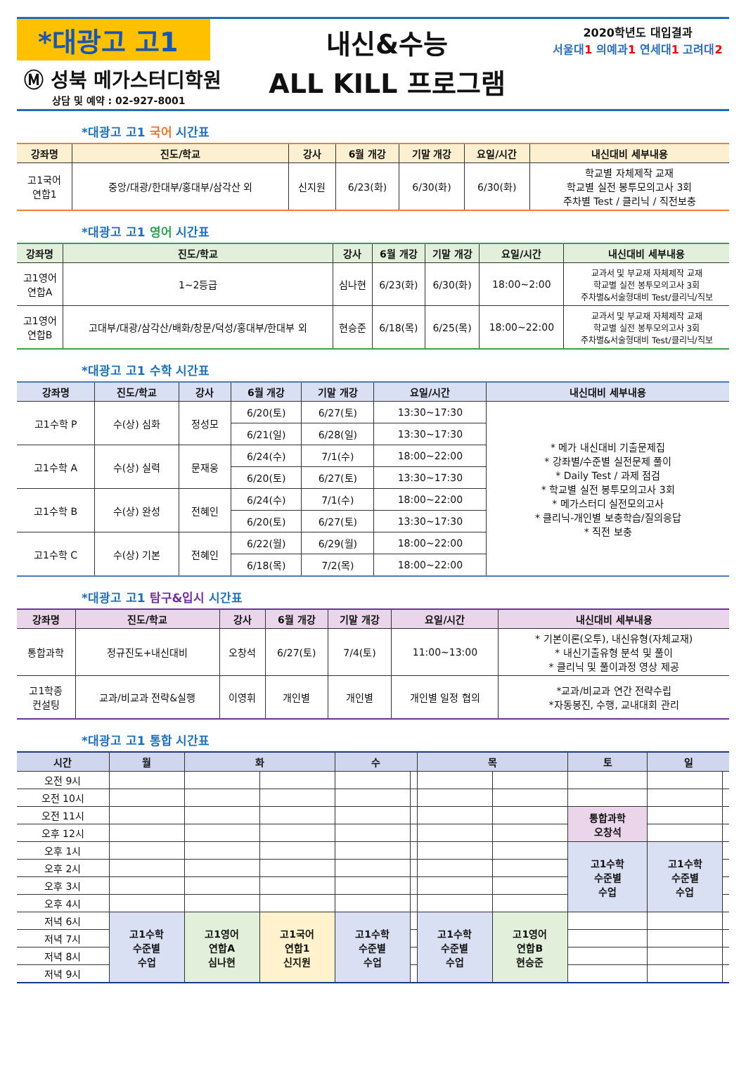*대광고 고1
Ⓜ 성북 메가스터디학원
상담 및 예약 : 02-927-8001
내신&수능
ALL KILL 프로그램
2020학년도 대입결과
서울대1 의예과1 연세대1 고려대2
*대광고 고1 국어 시간표
| 강좌명 | 진도/학교 | 강사 | 6월 개강 | 기말 개강 | 요일/시간 | 내신대비 세부내용 |
| --- | --- | --- | --- | --- | --- | --- |
| 고1국어 연합1 | 중앙/대광/한대부/홍대부/삼각산 외 | 신지원 | 6/23(화) | 6/30(화) | 6/30(화) | 학교별 자체제작 교재 학교별 실전 봉투모의고사 3회 주차별 Test / 클리닉 / 직전보충 |
*대광고 고1 영어 시간표
| 강좌명 | 진도/학교 | 강사 | 6월 개강 | 기말 개강 | 요일/시간 | 내신대비 세부내용 |
| --- | --- | --- | --- | --- | --- | --- |
| 고1영어 연합A | 1~2등급 | 심나현 | 6/23(화) | 6/30(화) | 18:00~2:00 | 교과서 및 부교재 자체제작 교재 학교별 실전 봉투모의고사 3회 주차별&서술형대비 Test/클리닉/직보 |
| 고1영어 연합B | 고대부/대광/삼각산/배화/창문/덕성/홍대부/한대부 외 | 현승준 | 6/18(목) | 6/25(목) | 18:00~22:00 | 교과서 및 부교재 자체제작 교재 학교별 실전 봉투모의고사 3회 주차별&서술형대비 Test/클리닉/직보 |
*대광고 고1 수학 시간표
| 강좌명 | 진도/학교 | 강사 | 6월 개강 | 기말 개강 | 요일/시간 | 내신대비 세부내용 |
| --- | --- | --- | --- | --- | --- | --- |
| 고1수학 P | 수(상) 심화 | 정성모 | 6/20(토) | 6/27(토) | 13:30~17:30 | * 메가 내신대비 기출문제집 * 강좌별/수준별 실전문제 풀이 * Daily Test / 과제 점검 * 학교별 실전 봉투모의고사 3회 * 메가스터디 실전모의고사 * 클리닉-개인별 보충학습/질의응답 * 직전 보충 |
| | | | 6/21(일) | 6/28(일) | 13:30~17:30 | |
| 고1수학 A | 수(상) 실력 | 문재웅 | 6/24(수) | 7/1(수) | 18:00~22:00 | |
| | | | 6/20(토) | 6/27(토) | 13:30~17:30 | |
| 고1수학 B | 수(상) 완성 | 전혜인 | 6/24(수) | 7/1(수) | 18:00~22:00 | |
| | | | 6/20(토) | 6/27(토) | 13:30~17:30 | |
| 고1수학 C | 수(상) 기본 | 전혜인 | 6/22(월) | 6/29(월) | 18:00~22:00 | |
| | | | 6/18(목) | 7/2(목) | 18:00~22:00 | |
*대광고 고1 탐구&입시 시간표
| 강좌명 | 진도/학교 | 강사 | 6월 개강 | 기말 개강 | 요일/시간 | 내신대비 세부내용 |
| --- | --- | --- | --- | --- | --- | --- |
| 통합과학 | 정규진도+내신대비 | 오창석 | 6/27(토) | 7/4(토) | 11:00~13:00 | * 기본이론(오투), 내신유형(자체교재) * 내신기출유형 분석 및 풀이 * 클리닉 및 풀이과정 영상 제공 |
| 고1학종 컨설팅 | 교과/비교과 전략&실행 | 이영휘 | 개인별 | 개인별 | 개인별 일정 협의 | *교과/비교과 연간 전략수립 *자동봉진, 수행, 교내대회 관리 |
*대광고 고1 통합 시간표
| 시간 | 월 | 화 | | 수 | | 목 | | 토 | 일 | |
| --- | --- | --- | --- | --- | --- | --- | --- | --- | --- | --- |
| 오전 9시 | | | | | | | | | | |
| 오전 10시 | | | | | | | | | | |
| 오전 11시 | | | | | | | | 통합과학 오창석 | | |
| 오후 12시 | | | | | | | | | | |
| 오후 1시 | | | | | | | | 고1수학 수준별 수업 | 고1수학 수준별 수업 | |
| 오후 2시 | | | | | | | | | | |
| 오후 3시 | | | | | | | | | | |
| 오후 4시 | | | | | | | | | | |
| 저녁 6시 | 고1수학 수준별 수업 | 고1영어 연합A 심나현 | 고1국어 연합1 신지원 | 고1수학 수준별 수업 | | 고1수학 수준별 수업 | 고1영어 연합B 현승준 | | | |
| 저녁 7시 | | | | | | | | | | |
| 저녁 8시 | | | | | | | | | | |
| 저녁 9시 | | | | | | | | | | |